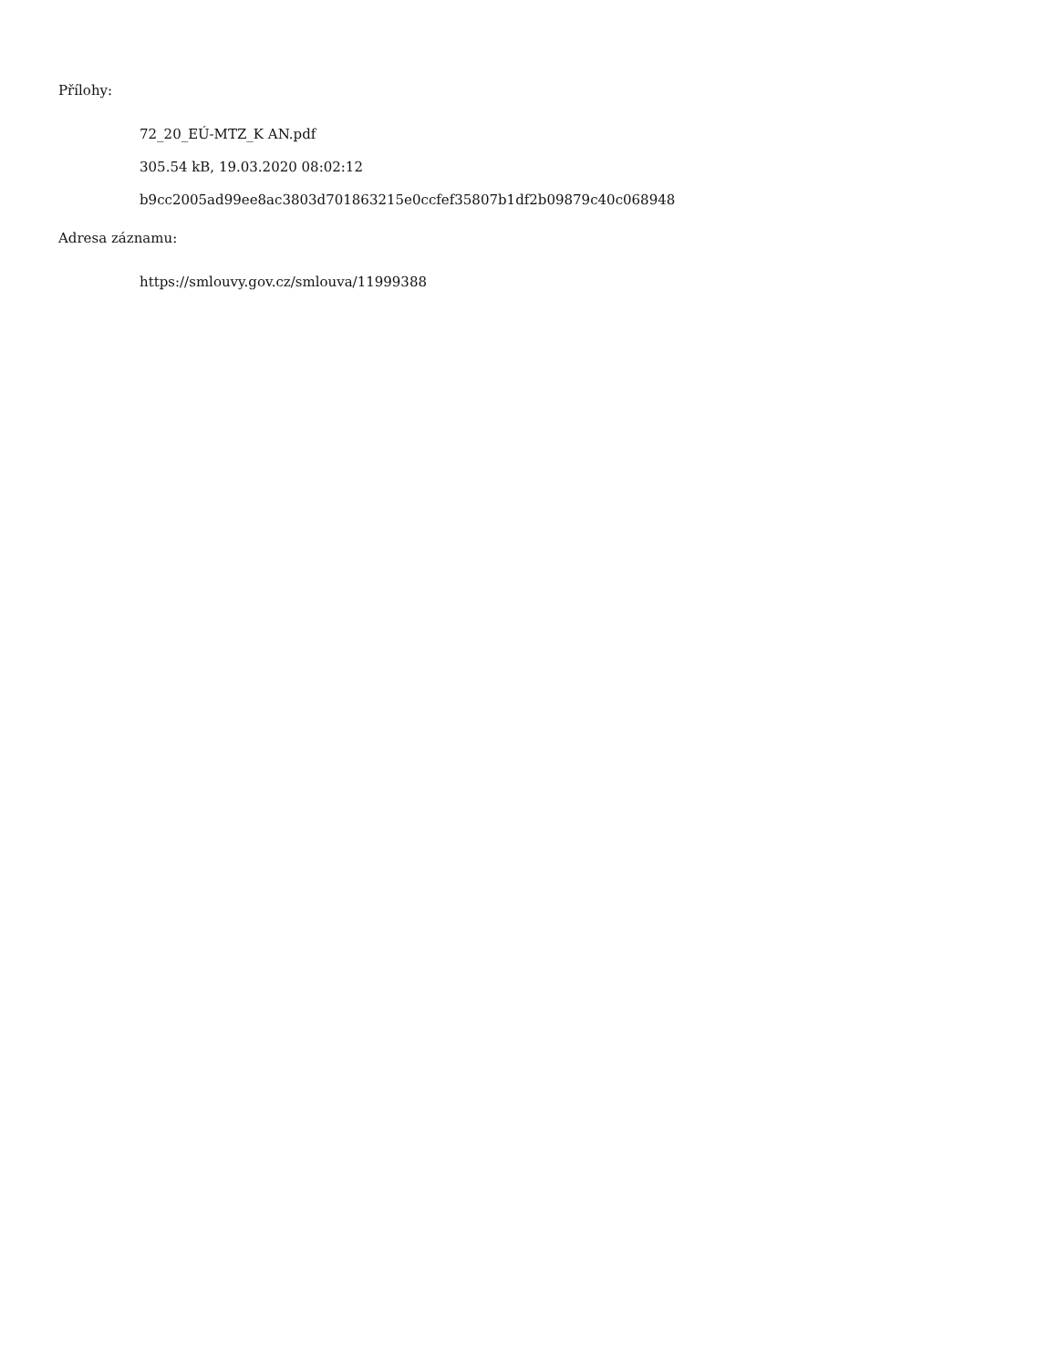Přílohy:
72_20_EÚ-MTZ_K AN.pdf
305.54 kB, 19.03.2020 08:02:12
b9cc2005ad99ee8ac3803d701863215e0ccfef35807b1df2b09879c40c068948
Adresa záznamu:
https://smlouvy.gov.cz/smlouva/11999388